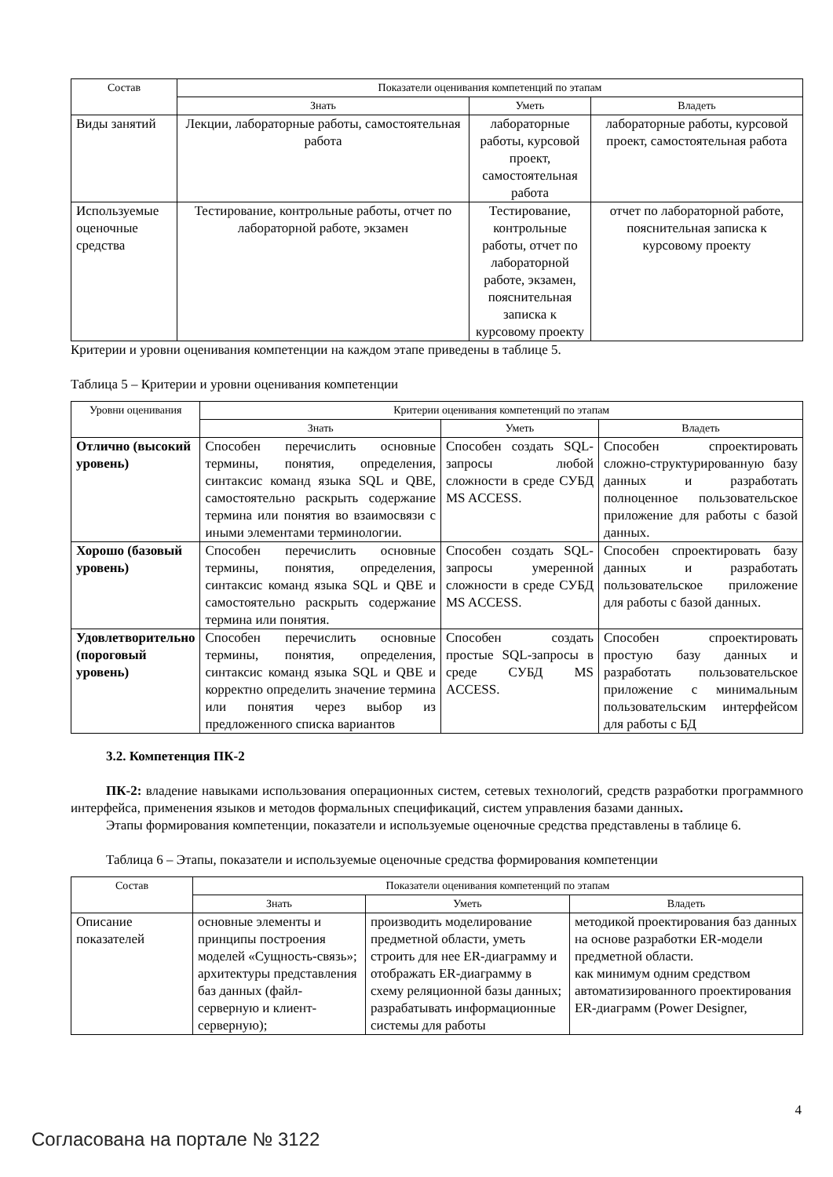| Состав | Показатели оценивания компетенций по этапам | | |
| --- | --- | --- | --- |
| | Знать | Уметь | Владеть |
| Виды занятий | Лекции, лабораторные работы, самостоятельная работа | лабораторные работы, курсовой проект, самостоятельная работа | лабораторные работы, курсовой проект, самостоятельная работа |
| Используемые оценочные средства | Тестирование, контрольные работы, отчет по лабораторной работе, экзамен | Тестирование, контрольные работы, отчет по лабораторной работе, экзамен, пояснительная записка к курсовому проекту | отчет по лабораторной работе, пояснительная записка к курсовому проекту |
Критерии и уровни оценивания компетенции на каждом этапе приведены в таблице 5.
Таблица 5 – Критерии и уровни оценивания компетенции
| Уровни оценивания | Критерии оценивания компетенций по этапам | | |
| --- | --- | --- | --- |
| | Знать | Уметь | Владеть |
| Отлично (высокий уровень) | Способен перечислить основные термины, понятия, определения, синтаксис команд языка SQL и QBE, самостоятельно раскрыть содержание термина или понятия во взаимосвязи с иными элементами терминологии. | Способен создать SQL-запросы любой сложности в среде СУБД MS ACCESS. | Способен спроектировать сложно-структурированную базу данных и разработать полноценное пользовательское приложение для работы с базой данных. |
| Хорошо (базовый уровень) | Способен перечислить основные термины, понятия, определения, синтаксис команд языка SQL и QBE и самостоятельно раскрыть содержание термина или понятия. | Способен создать SQL-запросы умеренной сложности в среде СУБД MS ACCESS. | Способен спроектировать базу данных и разработать пользовательское приложение для работы с базой данных. |
| Удовлетворительно (пороговый уровень) | Способен перечислить основные термины, понятия, определения, синтаксис команд языка SQL и QBE и корректно определить значение термина или понятия через выбор из предложенного списка вариантов | Способен создать простые SQL-запросы в среде СУБД MS ACCESS. | Способен спроектировать простую базу данных и разработать пользовательское приложение с минимальным пользовательским интерфейсом для работы с БД |
3.2. Компетенция ПК-2
ПК-2: владение навыками использования операционных систем, сетевых технологий, средств разработки программного интерфейса, применения языков и методов формальных спецификаций, систем управления базами данных.
Этапы формирования компетенции, показатели и используемые оценочные средства представлены в таблице 6.
Таблица 6 – Этапы, показатели и используемые оценочные средства формирования компетенции
| Состав | Показатели оценивания компетенций по этапам | | |
| --- | --- | --- | --- |
| | Знать | Уметь | Владеть |
| Описание показателей | основные элементы и принципы построения моделей «Сущность-связь»; архитектуры представления баз данных (файл-серверную и клиент-серверную); | производить моделирование предметной области, уметь строить для нее ER-диаграмму и отображать ER-диаграмму в схему реляционной базы данных; разрабатывать информационные системы для работы | методикой проектирования баз данных на основе разработки ER-модели предметной области. как минимум одним средством автоматизированного проектирования ER-диаграмм (Power Designer, |
4
Согласована на портале № 3122